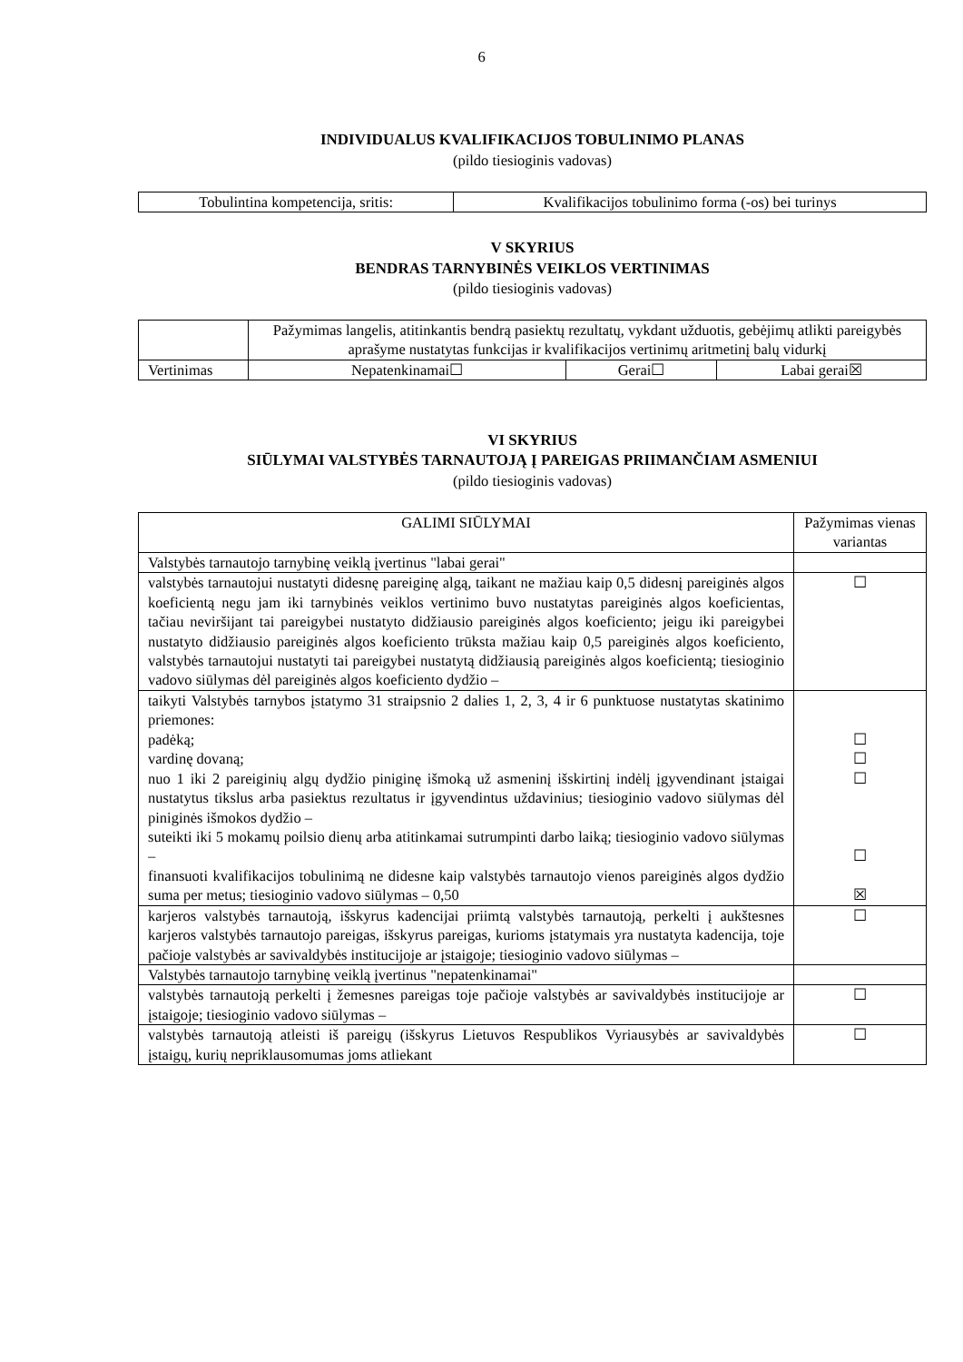6
INDIVIDUALUS KVALIFIKACIJOS TOBULINIMO PLANAS
(pildo tiesioginis vadovas)
| Tobulintina kompetencija, sritis: | Kvalifikacijos tobulinimo forma (-os) bei turinys |
V SKYRIUS
BENDRAS TARNYBINĖS VEIKLOS VERTINIMAS
(pildo tiesioginis vadovas)
| | Pažymimas langelis, atitinkantis bendrą pasiektų rezultatų, vykdant užduotis, gebėjimų atlikti pareigybės aprašyme nustatytas funkcijas ir kvalifikacijos vertinimų aritmetinį balų vidurkį | | |
| Vertinimas | Nepatenkinamai☐ | Gerai☐ | Labai gerai☒ |
VI SKYRIUS
SIŪLYMAI VALSTYBĖS TARNAUTOJĄ Į PAREIGAS PRIIMANČIAM ASMENIUI
(pildo tiesioginis vadovas)
| GALIMI SIŪLYMAI | Pažymimas vienas variantas |
| Valstybės tarnautojo tarnybinę veiklą įvertinus "labai gerai" | |
| valstybės tarnautojui nustatyti didesnę pareiginę algą, taikant ne mažiau kaip 0,5 didesnį pareiginės algos koeficientą negu jam iki tarnybinės veiklos vertinimo buvo nustatytas pareiginės algos koeficientas, tačiau neviršijant tai pareigybei nustatyto didžiausio pareiginės algos koeficiento; jeigu iki pareigybei nustatyto didžiausio pareiginės algos koeficiento trūksta mažiau kaip 0,5 pareiginės algos koeficiento, valstybės tarnautojui nustatyti tai pareigybei nustatytą didžiausią pareiginės algos koeficientą; tiesioginio vadovo siūlymas dėl pareiginės algos koeficiento dydžio – | ☐ |
| taikyti Valstybės tarnybos įstatymo 31 straipsnio 2 dalies 1, 2, 3, 4 ir 6 punktuose nustatytas skatinimo priemones: padėką; vardinę dovaną; nuo 1 iki 2 pareiginių algų dydžio piniginę išmoką už asmeninį išskirtinį indėlį įgyvendinant įstaigai nustatytus tikslus arba pasiektus rezultatus ir įgyvendintus uždavinius; tiesioginio vadovo siūlymas dėl piniginės išmokos dydžio – suteikti iki 5 mokamų poilsio dienų arba atitinkamai sutrumpinti darbo laiką; tiesioginio vadovo siūlymas – finansuoti kvalifikacijos tobulinimą ne didesne kaip valstybės tarnautojo vienos pareiginės algos dydžio suma per metus; tiesioginio vadovo siūlymas – 0,50 | ☐ ☐ ☐ ☐ ☒ |
| karjeros valstybės tarnautoją, išskyrus kadencijai priimtą valstybės tarnautoją, perkelti į aukštesnes karjeros valstybės tarnautojo pareigas, išskyrus pareigas, kurioms įstatymais yra nustatyta kadencija, toje pačioje valstybės ar savivaldybės institucijoje ar įstaigoje; tiesioginio vadovo siūlymas – | ☐ |
| Valstybės tarnautojo tarnybinę veiklą įvertinus "nepatenkinamai" | |
| valstybės tarnautoją perkelti į žemesnes pareigas toje pačioje valstybės ar savivaldybės institucijoje ar įstaigoje; tiesioginio vadovo siūlymas – | ☐ |
| valstybės tarnautoją atleisti iš pareigų (išskyrus Lietuvos Respublikos Vyriausybės ar savivaldybės įstaigų, kurių nepriklausomumas joms atliekant | ☐ |